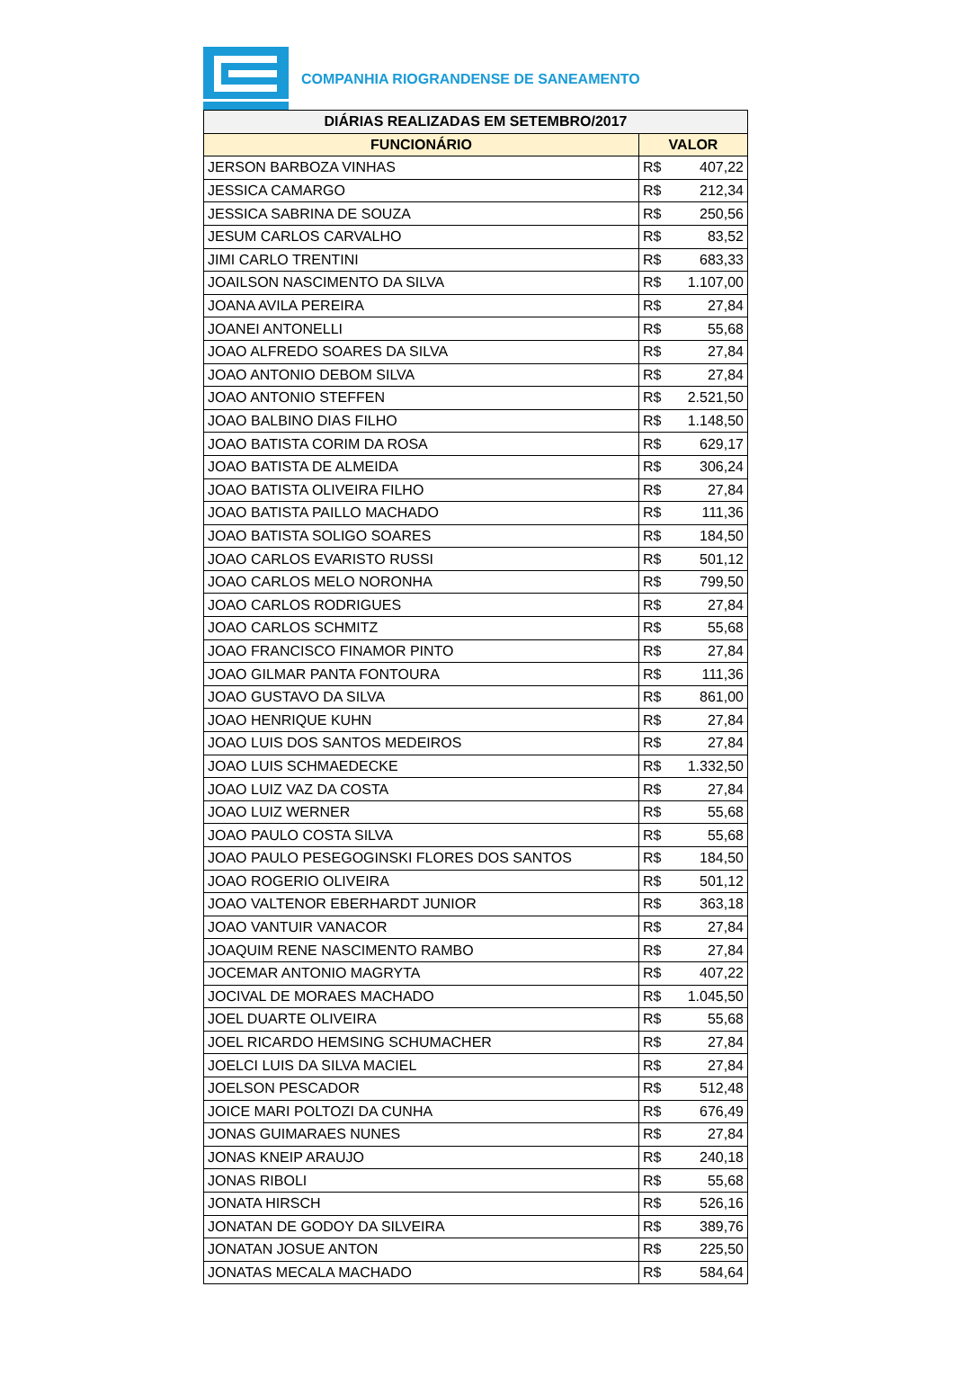COMPANHIA RIOGRANDENSE DE SANEAMENTO
| DIÁRIAS REALIZADAS EM SETEMBRO/2017 | |
| --- | --- |
| FUNCIONÁRIO | VALOR |
| JERSON BARBOZA VINHAS | R$ 407,22 |
| JESSICA CAMARGO | R$ 212,34 |
| JESSICA SABRINA DE SOUZA | R$ 250,56 |
| JESUM CARLOS CARVALHO | R$ 83,52 |
| JIMI CARLO TRENTINI | R$ 683,33 |
| JOAILSON NASCIMENTO DA SILVA | R$ 1.107,00 |
| JOANA AVILA PEREIRA | R$ 27,84 |
| JOANEI ANTONELLI | R$ 55,68 |
| JOAO ALFREDO SOARES DA SILVA | R$ 27,84 |
| JOAO ANTONIO DEBOM SILVA | R$ 27,84 |
| JOAO ANTONIO STEFFEN | R$ 2.521,50 |
| JOAO BALBINO DIAS FILHO | R$ 1.148,50 |
| JOAO BATISTA CORIM DA ROSA | R$ 629,17 |
| JOAO BATISTA DE ALMEIDA | R$ 306,24 |
| JOAO BATISTA OLIVEIRA FILHO | R$ 27,84 |
| JOAO BATISTA PAILLO MACHADO | R$ 111,36 |
| JOAO BATISTA SOLIGO SOARES | R$ 184,50 |
| JOAO CARLOS EVARISTO RUSSI | R$ 501,12 |
| JOAO CARLOS MELO NORONHA | R$ 799,50 |
| JOAO CARLOS RODRIGUES | R$ 27,84 |
| JOAO CARLOS SCHMITZ | R$ 55,68 |
| JOAO FRANCISCO FINAMOR PINTO | R$ 27,84 |
| JOAO GILMAR PANTA FONTOURA | R$ 111,36 |
| JOAO GUSTAVO DA SILVA | R$ 861,00 |
| JOAO HENRIQUE KUHN | R$ 27,84 |
| JOAO LUIS DOS SANTOS MEDEIROS | R$ 27,84 |
| JOAO LUIS SCHMAEDECKE | R$ 1.332,50 |
| JOAO LUIZ VAZ DA COSTA | R$ 27,84 |
| JOAO LUIZ WERNER | R$ 55,68 |
| JOAO PAULO COSTA SILVA | R$ 55,68 |
| JOAO PAULO PESEGOGINSKI FLORES DOS SANTOS | R$ 184,50 |
| JOAO ROGERIO OLIVEIRA | R$ 501,12 |
| JOAO VALTENOR EBERHARDT JUNIOR | R$ 363,18 |
| JOAO VANTUIR VANACOR | R$ 27,84 |
| JOAQUIM RENE NASCIMENTO RAMBO | R$ 27,84 |
| JOCEMAR ANTONIO MAGRYTA | R$ 407,22 |
| JOCIVAL DE MORAES MACHADO | R$ 1.045,50 |
| JOEL DUARTE OLIVEIRA | R$ 55,68 |
| JOEL RICARDO HEMSING SCHUMACHER | R$ 27,84 |
| JOELCI LUIS DA SILVA MACIEL | R$ 27,84 |
| JOELSON PESCADOR | R$ 512,48 |
| JOICE MARI POLTOZI DA CUNHA | R$ 676,49 |
| JONAS GUIMARAES NUNES | R$ 27,84 |
| JONAS KNEIP ARAUJO | R$ 240,18 |
| JONAS RIBOLI | R$ 55,68 |
| JONATA HIRSCH | R$ 526,16 |
| JONATAN DE GODOY DA SILVEIRA | R$ 389,76 |
| JONATAN JOSUE ANTON | R$ 225,50 |
| JONATAS MECALA MACHADO | R$ 584,64 |